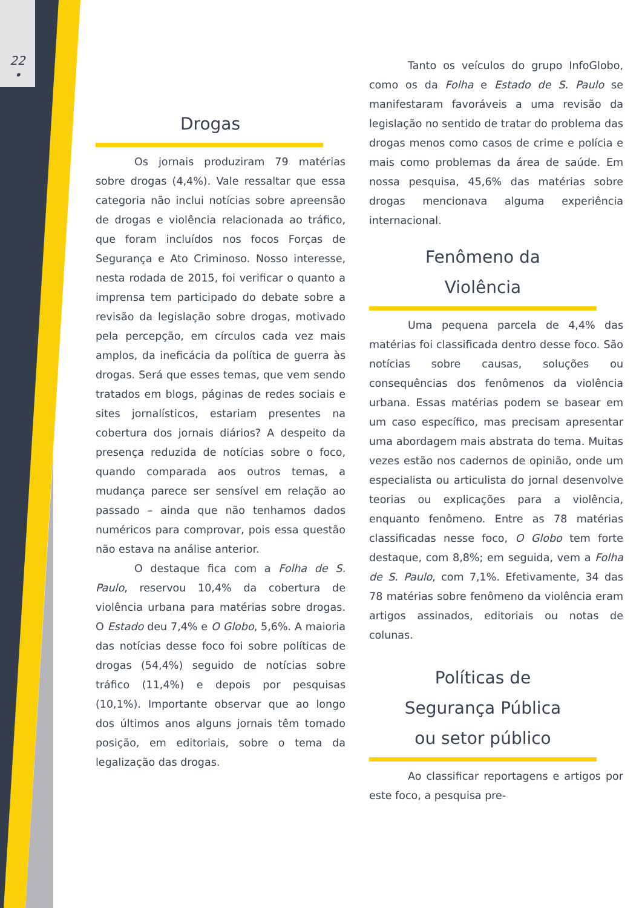22
•
Drogas
Os jornais produziram 79 matérias sobre drogas (4,4%). Vale ressaltar que essa categoria não inclui notícias sobre apreensão de drogas e violência relacionada ao tráfico, que foram incluídos nos focos Forças de Segurança e Ato Criminoso. Nosso interesse, nesta rodada de 2015, foi verificar o quanto a imprensa tem participado do debate sobre a revisão da legislação sobre drogas, motivado pela percepção, em círculos cada vez mais amplos, da ineficácia da política de guerra às drogas. Será que esses temas, que vem sendo tratados em blogs, páginas de redes sociais e sites jornalísticos, estariam presentes na cobertura dos jornais diários? A despeito da presença reduzida de notícias sobre o foco, quando comparada aos outros temas, a mudança parece ser sensível em relação ao passado – ainda que não tenhamos dados numéricos para comprovar, pois essa questão não estava na análise anterior.
O destaque fica com a Folha de S. Paulo, reservou 10,4% da cobertura de violência urbana para matérias sobre drogas. O Estado deu 7,4% e O Globo, 5,6%. A maioria das notícias desse foco foi sobre políticas de drogas (54,4%) seguido de notícias sobre tráfico (11,4%) e depois por pesquisas (10,1%). Importante observar que ao longo dos últimos anos alguns jornais têm tomado posição, em editoriais, sobre o tema da legalização das drogas.
Tanto os veículos do grupo InfoGlobo, como os da Folha e Estado de S. Paulo se manifestaram favoráveis a uma revisão da legislação no sentido de tratar do problema das drogas menos como casos de crime e polícia e mais como problemas da área de saúde. Em nossa pesquisa, 45,6% das matérias sobre drogas mencionava alguma experiência internacional.
Fenômeno da
Violência
Uma pequena parcela de 4,4% das matérias foi classificada dentro desse foco. São notícias sobre causas, soluções ou consequências dos fenômenos da violência urbana. Essas matérias podem se basear em um caso específico, mas precisam apresentar uma abordagem mais abstrata do tema. Muitas vezes estão nos cadernos de opinião, onde um especialista ou articulista do jornal desenvolve teorias ou explicações para a violência, enquanto fenômeno. Entre as 78 matérias classificadas nesse foco, O Globo tem forte destaque, com 8,8%; em seguida, vem a Folha de S. Paulo, com 7,1%. Efetivamente, 34 das 78 matérias sobre fenômeno da violência eram artigos assinados, editoriais ou notas de colunas.
Políticas de
Segurança Pública
ou setor público
Ao classificar reportagens e artigos por este foco, a pesquisa pre-